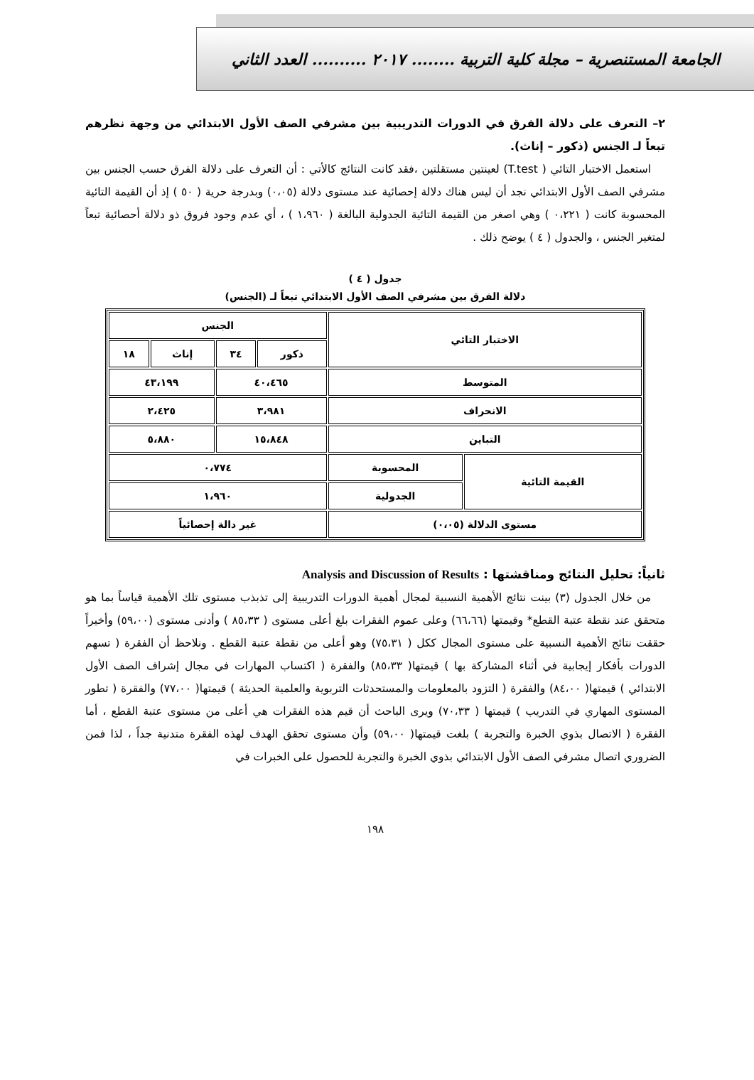الجامعة المستنصرية – مجلة كلية التربية ........ ٢٠١٧ .......... العدد الثاني
٢– التعرف على دلالة الفرق في الدورات التدريبية بين مشرفي الصف الأول الابتدائي من وجهة نظرهم تبعاً لـ الجنس (ذكور – إناث).
استعمل الاختبار التائي ( T.test) لعينتين مستقلتين ،فقد كانت النتائج كالأتي : أن التعرف على دلالة الفرق حسب الجنس بين مشرفي الصف الأول الابتدائي نجد أن ليس هناك دلالة إحصائية عند مستوى دلالة (٠،٠٥) وبدرجة حرية ( ٥٠ ) إذ أن القيمة التائية المحسوبة كانت ( ٠،٢٢١ ) وهي اصغر من القيمة التائية الجدولية البالغة ( ١،٩٦٠ ) ، أي عدم وجود فروق ذو دلالة أحصائية تبعاً لمتغير الجنس ، والجدول ( ٤ ) يوضح ذلك .
جدول ( ٤ )
دلالة الفرق بين مشرفي الصف الأول الابتدائي تبعاً لـ (الجنس)
| الاختبار التائي | | الجنس | | | |
| --- | --- | --- | --- | --- | --- |
| | | ذكور | ٣٤ | إناث | ١٨ |
| المتوسط | | ٤٠،٤٦٥ | | ٤٣،١٩٩ | |
| الانحراف | | ٣،٩٨١ | | ٢،٤٢٥ | |
| التباين | | ١٥،٨٤٨ | | ٥،٨٨٠ | |
| القيمة التائية | المحسوبة | ٠،٧٧٤ | | | |
| | الجدولية | ١،٩٦٠ | | | |
| مستوى الدلالة (٠،٠٥) | | غير دالة إحصائياً | | | |
ثانياً: تحليل النتائج ومناقشتها : Analysis and Discussion of Results
من خلال الجدول (٣) بينت نتائج الأهمية النسبية لمجال أهمية الدورات التدريبية إلى تذبذب مستوى تلك الأهمية قياساً بما هو متحقق عند نقطة عتبة القطع* وقيمتها (٦٦،٦٦) وعلى عموم الفقرات بلغ أعلى مستوى ( ٨٥،٣٣ ) وأدنى مستوى (٥٩،٠٠) وأخيراً حققت نتائج الأهمية النسبية على مستوى المجال ككل ( ٧٥،٣١) وهو أعلى من نقطة عتبة القطع . ونلاحظ أن الفقرة ( تسهم الدورات بأفكار إيجابية في أثناء المشاركة بها ) قيمتها( ٨٥،٣٣) والفقرة ( اكتساب المهارات في مجال إشراف الصف الأول الابتدائي ) قيمتها( ٨٤،٠٠) والفقرة ( التزود بالمعلومات والمستحدثات التربوية والعلمية الحديثة ) قيمتها( ٧٧،٠٠) والفقرة ( تطور المستوى المهاري في التدريب ) قيمتها ( ٧٠،٣٣) ويرى الباحث أن قيم هذه الفقرات هي أعلى من مستوى عتبة القطع ، أما الفقرة ( الاتصال بذوي الخبرة والتجربة ) بلغت قيمتها( ٥٩،٠٠) وأن مستوى تحقق الهدف لهذه الفقرة متدنية جداً ، لذا فمن الضروري اتصال مشرفي الصف الأول الابتدائي بذوي الخبرة والتجربة للحصول على الخبرات في
١٩٨